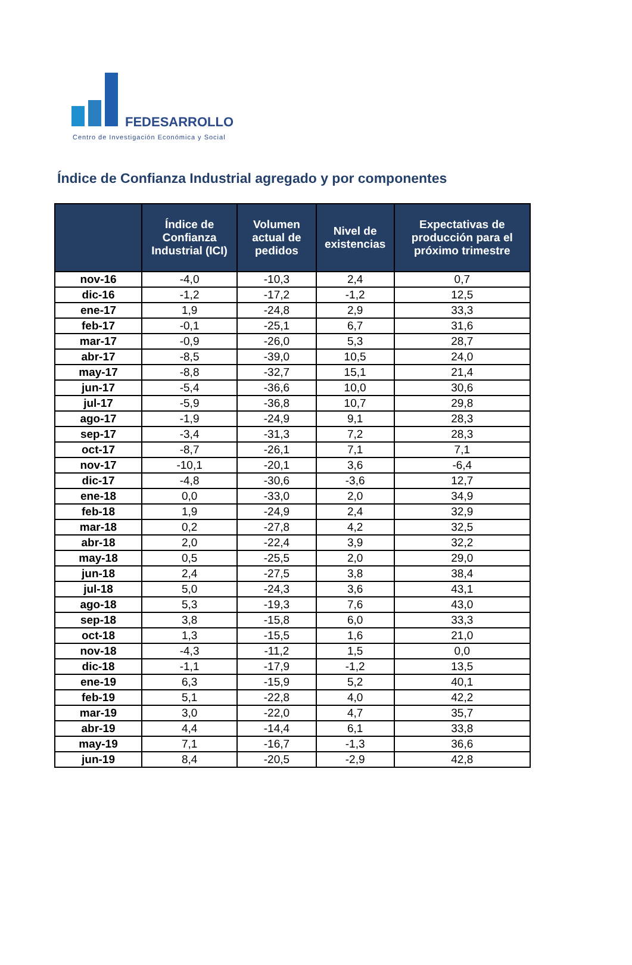FEDESARROLLO
Centro de Investigación Económica y Social
Índice de Confianza Industrial agregado y por componentes
| | Índice de Confianza Industrial (ICI) | Volumen actual de pedidos | Nivel de existencias | Expectativas de producción para el próximo trimestre |
| --- | --- | --- | --- | --- |
| nov-16 | -4,0 | -10,3 | 2,4 | 0,7 |
| dic-16 | -1,2 | -17,2 | -1,2 | 12,5 |
| ene-17 | 1,9 | -24,8 | 2,9 | 33,3 |
| feb-17 | -0,1 | -25,1 | 6,7 | 31,6 |
| mar-17 | -0,9 | -26,0 | 5,3 | 28,7 |
| abr-17 | -8,5 | -39,0 | 10,5 | 24,0 |
| may-17 | -8,8 | -32,7 | 15,1 | 21,4 |
| jun-17 | -5,4 | -36,6 | 10,0 | 30,6 |
| jul-17 | -5,9 | -36,8 | 10,7 | 29,8 |
| ago-17 | -1,9 | -24,9 | 9,1 | 28,3 |
| sep-17 | -3,4 | -31,3 | 7,2 | 28,3 |
| oct-17 | -8,7 | -26,1 | 7,1 | 7,1 |
| nov-17 | -10,1 | -20,1 | 3,6 | -6,4 |
| dic-17 | -4,8 | -30,6 | -3,6 | 12,7 |
| ene-18 | 0,0 | -33,0 | 2,0 | 34,9 |
| feb-18 | 1,9 | -24,9 | 2,4 | 32,9 |
| mar-18 | 0,2 | -27,8 | 4,2 | 32,5 |
| abr-18 | 2,0 | -22,4 | 3,9 | 32,2 |
| may-18 | 0,5 | -25,5 | 2,0 | 29,0 |
| jun-18 | 2,4 | -27,5 | 3,8 | 38,4 |
| jul-18 | 5,0 | -24,3 | 3,6 | 43,1 |
| ago-18 | 5,3 | -19,3 | 7,6 | 43,0 |
| sep-18 | 3,8 | -15,8 | 6,0 | 33,3 |
| oct-18 | 1,3 | -15,5 | 1,6 | 21,0 |
| nov-18 | -4,3 | -11,2 | 1,5 | 0,0 |
| dic-18 | -1,1 | -17,9 | -1,2 | 13,5 |
| ene-19 | 6,3 | -15,9 | 5,2 | 40,1 |
| feb-19 | 5,1 | -22,8 | 4,0 | 42,2 |
| mar-19 | 3,0 | -22,0 | 4,7 | 35,7 |
| abr-19 | 4,4 | -14,4 | 6,1 | 33,8 |
| may-19 | 7,1 | -16,7 | -1,3 | 36,6 |
| jun-19 | 8,4 | -20,5 | -2,9 | 42,8 |